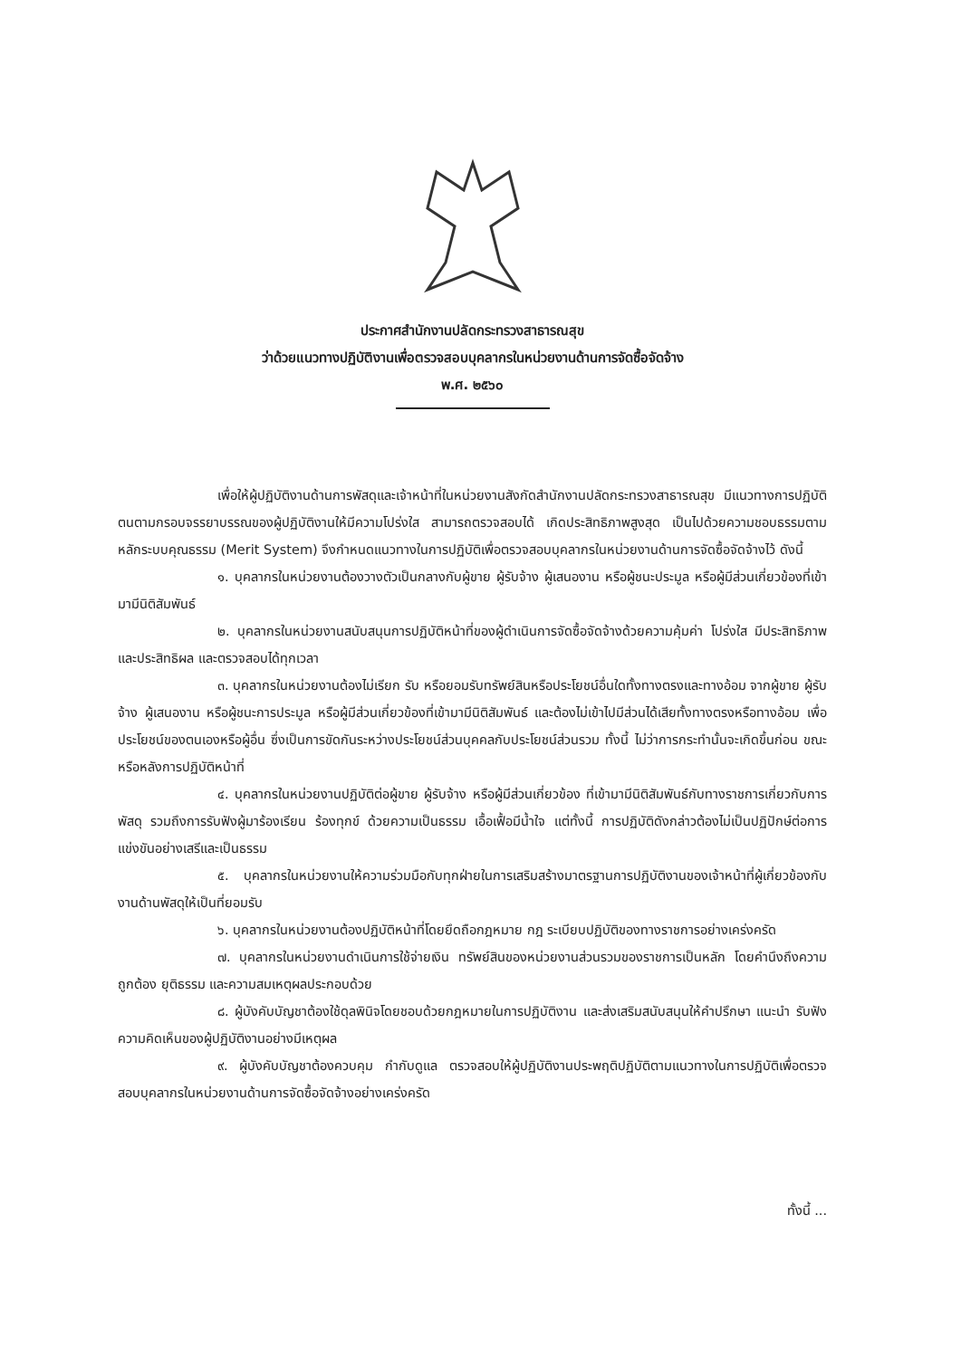ประกาศสำนักงานปลัดกระทรวงสาธารณสุข
ว่าด้วยแนวทางปฏิบัติงานเพื่อตรวจสอบบุคลากรในหน่วยงานด้านการจัดซื้อจัดจ้าง
พ.ศ. ๒๕๖๐
เพื่อให้ผู้ปฏิบัติงานด้านการพัสดุและเจ้าหน้าที่ในหน่วยงานสังกัดสำนักงานปลัดกระทรวงสาธารณสุข มีแนวทางการปฏิบัติตนตามกรอบจรรยาบรรณของผู้ปฏิบัติงานให้มีความโปร่งใส สามารถตรวจสอบได้ เกิดประสิทธิภาพสูงสุด เป็นไปด้วยความชอบธรรมตามหลักระบบคุณธรรม (Merit System) จึงกำหนดแนวทางในการปฏิบัติเพื่อตรวจสอบบุคลากรในหน่วยงานด้านการจัดซื้อจัดจ้างไว้ ดังนี้
๑. บุคลากรในหน่วยงานต้องวางตัวเป็นกลางกับผู้ขาย ผู้รับจ้าง ผู้เสนองาน หรือผู้ชนะประมูล หรือผู้มีส่วนเกี่ยวข้องที่เข้ามามีนิติสัมพันธ์
๒. บุคลากรในหน่วยงานสนับสนุนการปฏิบัติหน้าที่ของผู้ดำเนินการจัดซื้อจัดจ้างด้วยความคุ้มค่า โปร่งใส มีประสิทธิภาพและประสิทธิผล และตรวจสอบได้ทุกเวลา
๓. บุคลากรในหน่วยงานต้องไม่เรียก รับ หรือยอมรับทรัพย์สินหรือประโยชน์อื่นใดทั้งทางตรงและทางอ้อม จากผู้ขาย ผู้รับจ้าง ผู้เสนองาน หรือผู้ชนะการประมูล หรือผู้มีส่วนเกี่ยวข้องที่เข้ามามีนิติสัมพันธ์ และต้องไม่เข้าไปมีส่วนได้เสียทั้งทางตรงหรือทางอ้อม เพื่อประโยชน์ของตนเองหรือผู้อื่น ซึ่งเป็นการขัดกันระหว่างประโยชน์ส่วนบุคคลกับประโยชน์ส่วนรวม ทั้งนี้ ไม่ว่าการกระทำนั้นจะเกิดขึ้นก่อน ขณะ หรือหลังการปฏิบัติหน้าที่
๔. บุคลากรในหน่วยงานปฏิบัติต่อผู้ขาย ผู้รับจ้าง หรือผู้มีส่วนเกี่ยวข้อง ที่เข้ามามีนิติสัมพันธ์กับทางราชการเกี่ยวกับการพัสดุ รวมถึงการรับฟังผู้มาร้องเรียน ร้องทุกข์ ด้วยความเป็นธรรม เอื้อเฟื้อมีน้ำใจ แต่ทั้งนี้ การปฏิบัติดังกล่าวต้องไม่เป็นปฏิปักษ์ต่อการแข่งขันอย่างเสรีและเป็นธรรม
๕. บุคลากรในหน่วยงานให้ความร่วมมือกับทุกฝ่ายในการเสริมสร้างมาตรฐานการปฏิบัติงานของเจ้าหน้าที่ผู้เกี่ยวข้องกับงานด้านพัสดุให้เป็นที่ยอมรับ
๖. บุคลากรในหน่วยงานต้องปฏิบัติหน้าที่โดยยึดถือกฎหมาย กฎ ระเบียบปฏิบัติของทางราชการอย่างเคร่งครัด
๗. บุคลากรในหน่วยงานดำเนินการใช้จ่ายเงิน ทรัพย์สินของหน่วยงานส่วนรวมของราชการเป็นหลัก โดยคำนึงถึงความถูกต้อง ยุติธรรม และความสมเหตุผลประกอบด้วย
๘. ผู้บังคับบัญชาต้องใช้ดุลพินิจโดยชอบด้วยกฎหมายในการปฏิบัติงาน และส่งเสริมสนับสนุนให้คำปรึกษา แนะนำ รับฟังความคิดเห็นของผู้ปฏิบัติงานอย่างมีเหตุผล
๙. ผู้บังคับบัญชาต้องควบคุม กำกับดูแล ตรวจสอบให้ผู้ปฏิบัติงานประพฤติปฏิบัติตามแนวทางในการปฏิบัติเพื่อตรวจสอบบุคลากรในหน่วยงานด้านการจัดซื้อจัดจ้างอย่างเคร่งครัด
ทั้งนี้ ...